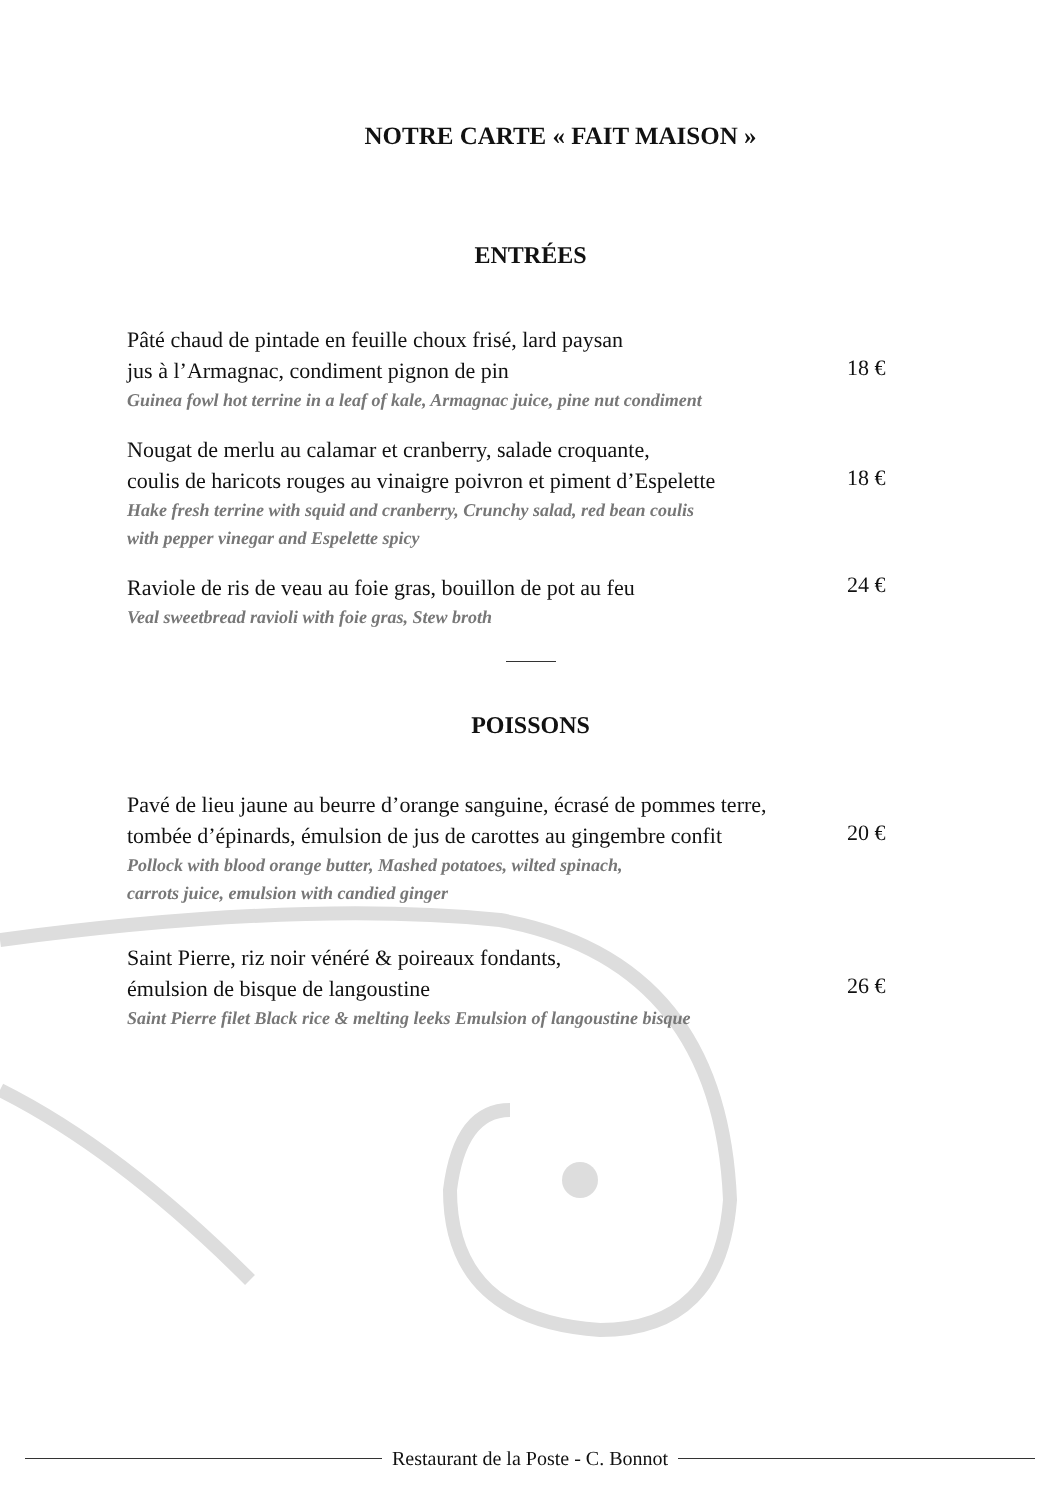NOTRE CARTE « FAIT MAISON »
ENTRÉES
Pâté chaud de pintade en feuille choux frisé, lard paysan
jus à l’Armagnac, condiment pignon de pin
Guinea fowl hot terrine in a leaf of kale, Armagnac juice, pine nut condiment
18 €
Nougat de merlu au calamar et cranberry, salade croquante,
coulis de haricots rouges au vinaigre poivron et piment d’Espelette
Hake fresh terrine with squid and cranberry, Crunchy salad, red bean coulis
with pepper vinegar and Espelette spicy
18 €
Raviole de ris de veau au foie gras, bouillon de pot au feu
Veal sweetbread ravioli with foie gras, Stew broth
24 €
POISSONS
Pavé de lieu jaune au beurre d’orange sanguine, écrasé de pommes terre,
tombée d’épinards, émulsion de jus de carottes au gingembre confit
Pollock with blood orange butter, Mashed potatoes, wilted spinach,
carrots juice, emulsion with candied ginger
20 €
Saint Pierre, riz noir vénéré & poireaux fondants,
émulsion de bisque de langoustine
Saint Pierre filet Black rice & melting leeks Emulsion of langoustine bisque
26 €
Restaurant de la Poste - C. Bonnot